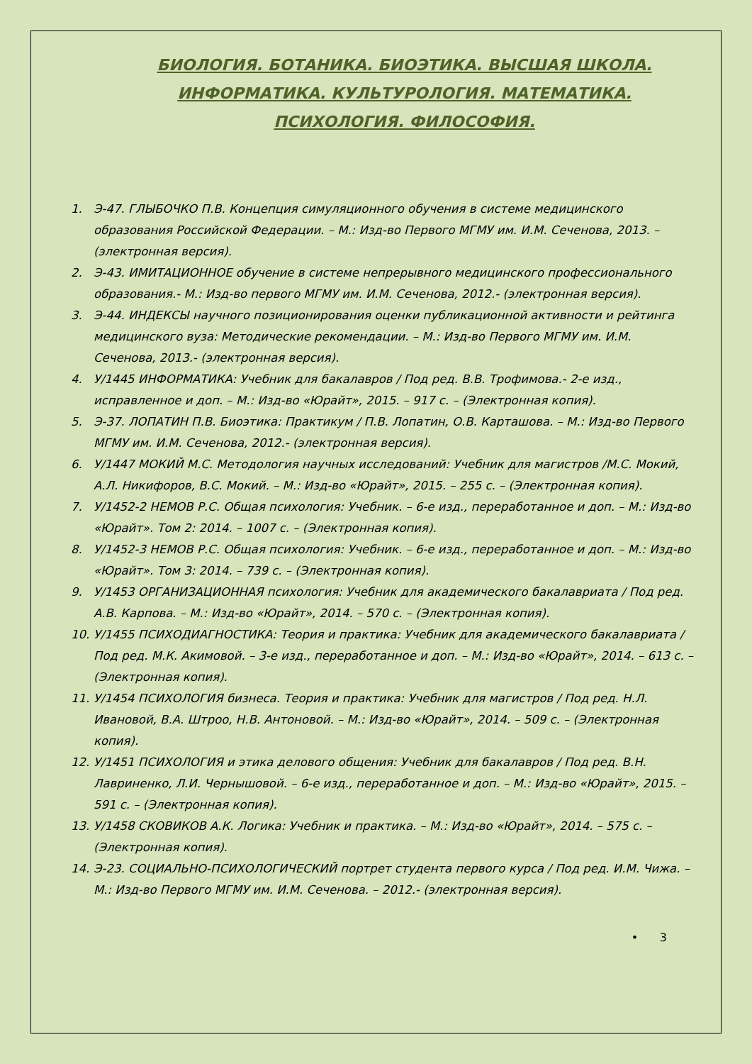БИОЛОГИЯ. БОТАНИКА. БИОЭТИКА. ВЫСШАЯ ШКОЛА. ИНФОРМАТИКА. КУЛЬТУРОЛОГИЯ. МАТЕМАТИКА. ПСИХОЛОГИЯ. ФИЛОСОФИЯ.
1. Э-47. ГЛЫБОЧКО П.В. Концепция симуляционного обучения в системе медицинского образования Российской Федерации. – М.: Изд-во Первого МГМУ им. И.М. Сеченова, 2013. – (электронная версия).
2. Э-43. ИМИТАЦИОННОЕ обучение в системе непрерывного медицинского профессионального образования.- М.: Изд-во первого МГМУ им. И.М. Сеченова, 2012.- (электронная версия).
3. Э-44. ИНДЕКСЫ научного позиционирования оценки публикационной активности и рейтинга медицинского вуза: Методические рекомендации. – М.: Изд-во Первого МГМУ им. И.М. Сеченова, 2013.- (электронная версия).
4. У/1445 ИНФОРМАТИКА: Учебник для бакалавров / Под ред. В.В. Трофимова.- 2-е изд., исправленное и доп. – М.: Изд-во «Юрайт», 2015. – 917 с. – (Электронная копия).
5. Э-37. ЛОПАТИН П.В. Биоэтика: Практикум / П.В. Лопатин, О.В. Карташова. – М.: Изд-во Первого МГМУ им. И.М. Сеченова, 2012.- (электронная версия).
6. У/1447 МОКИЙ М.С. Методология научных исследований: Учебник для магистров /М.С. Мокий, А.Л. Никифоров, В.С. Мокий. – М.: Изд-во «Юрайт», 2015. – 255 с. – (Электронная копия).
7. У/1452-2 НЕМОВ Р.С. Общая психология: Учебник. – 6-е изд., переработанное и доп. – М.: Изд-во «Юрайт». Том 2: 2014. – 1007 с. – (Электронная копия).
8. У/1452-3 НЕМОВ Р.С. Общая психология: Учебник. – 6-е изд., переработанное и доп. – М.: Изд-во «Юрайт». Том 3: 2014. – 739 с. – (Электронная копия).
9. У/1453 ОРГАНИЗАЦИОННАЯ психология: Учебник для академического бакалавриата / Под ред. А.В. Карпова. – М.: Изд-во «Юрайт», 2014. – 570 с. – (Электронная копия).
10. У/1455 ПСИХОДИАГНОСТИКА: Теория и практика: Учебник для академического бакалавриата /Под ред. М.К. Акимовой. – 3-е изд., переработанное и доп. – М.: Изд-во «Юрайт», 2014. – 613 с. – (Электронная копия).
11. У/1454 ПСИХОЛОГИЯ бизнеса. Теория и практика: Учебник для магистров / Под ред. Н.Л. Ивановой, В.А. Штроо, Н.В. Антоновой. – М.: Изд-во «Юрайт», 2014. – 509 с. – (Электронная копия).
12. У/1451 ПСИХОЛОГИЯ и этика делового общения: Учебник для бакалавров / Под ред. В.Н. Лавриненко, Л.И. Чернышовой. – 6-е изд., переработанное и доп. – М.: Изд-во «Юрайт», 2015. – 591 с. – (Электронная копия).
13. У/1458 СКОВИКОВ А.К. Логика: Учебник и практика. – М.: Изд-во «Юрайт», 2014. – 575 с. – (Электронная копия).
14. Э-23. СОЦИАЛЬНО-ПСИХОЛОГИЧЕСКИЙ портрет студента первого курса / Под ред. И.М. Чижа. – М.: Изд-во Первого МГМУ им. И.М. Сеченова. – 2012.- (электронная версия).
• 3